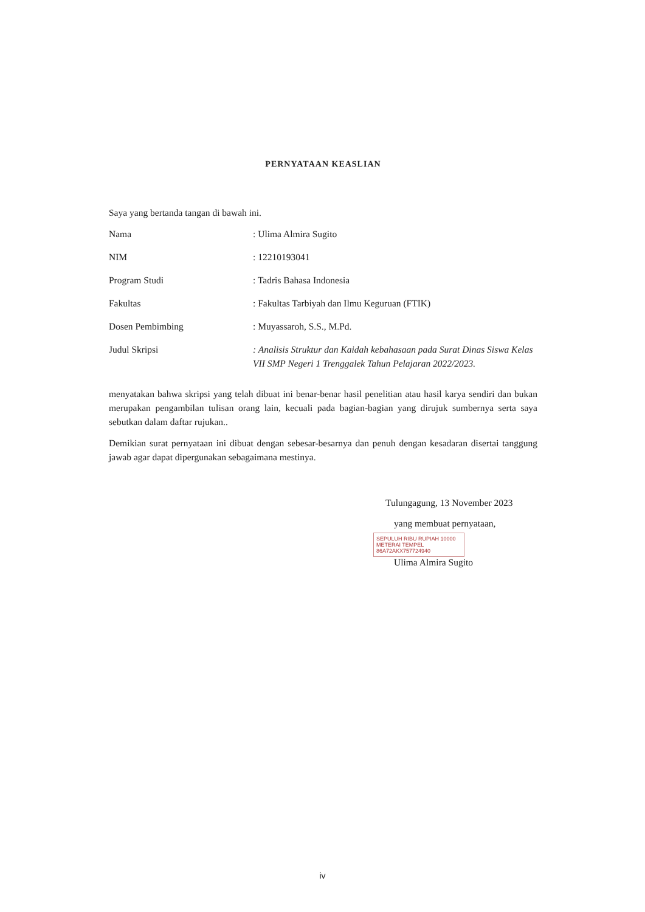PERNYATAAN KEASLIAN
Saya yang bertanda tangan di bawah ini.
| Nama | : Ulima Almira Sugito |
| NIM | : 12210193041 |
| Program Studi | : Tadris Bahasa Indonesia |
| Fakultas | : Fakultas Tarbiyah dan Ilmu Keguruan (FTIK) |
| Dosen Pembimbing | : Muyassaroh, S.S., M.Pd. |
| Judul Skripsi | : Analisis Struktur dan Kaidah kebahasaan pada Surat Dinas Siswa Kelas VII SMP Negeri 1 Trenggalek Tahun Pelajaran 2022/2023. |
menyatakan bahwa skripsi yang telah dibuat ini benar-benar hasil penelitian atau hasil karya sendiri dan bukan merupakan pengambilan tulisan orang lain, kecuali pada bagian-bagian yang dirujuk sumbernya serta saya sebutkan dalam daftar rujukan..
Demikian surat pernyataan ini dibuat dengan sebesar-besarnya dan penuh dengan kesadaran disertai tanggung jawab agar dapat dipergunakan sebagaimana mestinya.
Tulungagung, 13 November 2023
yang membuat pernyataan,
SEPULUH RIBU RUPIAH 10000 METERAI TEMPEL
86A72AKX757724940
Ulima Almira Sugito
iv